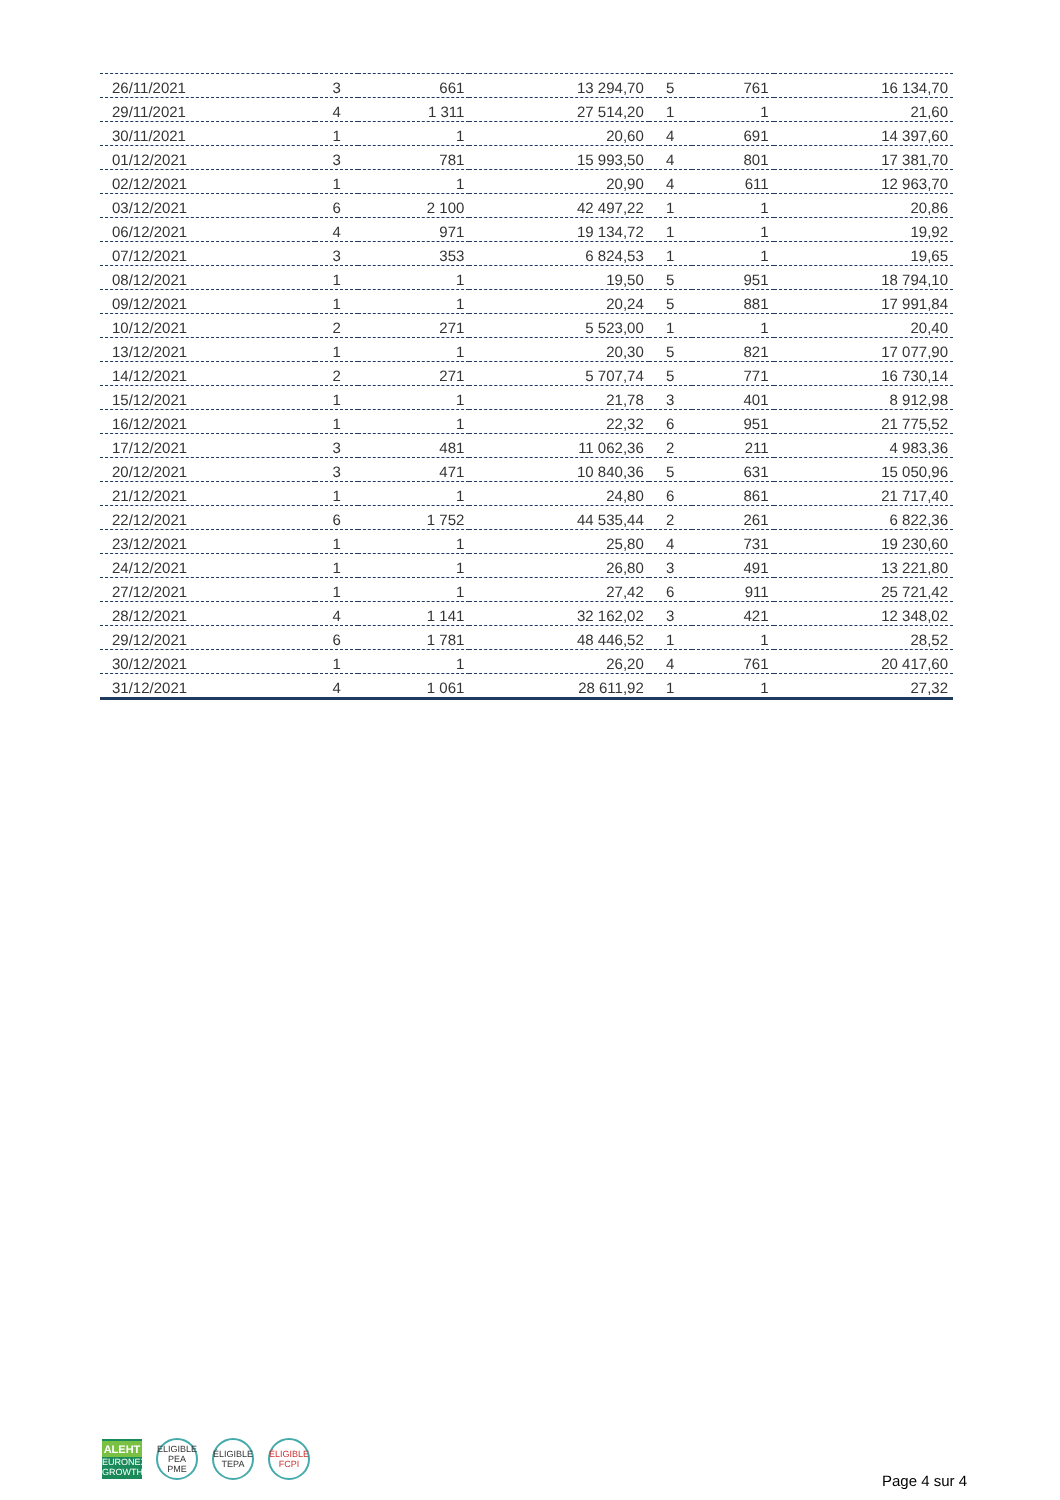| 26/11/2021 | 3 | 661 | 13 294,70 | 5 | 761 | 16 134,70 |
| 29/11/2021 | 4 | 1 311 | 27 514,20 | 1 | 1 | 21,60 |
| 30/11/2021 | 1 | 1 | 20,60 | 4 | 691 | 14 397,60 |
| 01/12/2021 | 3 | 781 | 15 993,50 | 4 | 801 | 17 381,70 |
| 02/12/2021 | 1 | 1 | 20,90 | 4 | 611 | 12 963,70 |
| 03/12/2021 | 6 | 2 100 | 42 497,22 | 1 | 1 | 20,86 |
| 06/12/2021 | 4 | 971 | 19 134,72 | 1 | 1 | 19,92 |
| 07/12/2021 | 3 | 353 | 6 824,53 | 1 | 1 | 19,65 |
| 08/12/2021 | 1 | 1 | 19,50 | 5 | 951 | 18 794,10 |
| 09/12/2021 | 1 | 1 | 20,24 | 5 | 881 | 17 991,84 |
| 10/12/2021 | 2 | 271 | 5 523,00 | 1 | 1 | 20,40 |
| 13/12/2021 | 1 | 1 | 20,30 | 5 | 821 | 17 077,90 |
| 14/12/2021 | 2 | 271 | 5 707,74 | 5 | 771 | 16 730,14 |
| 15/12/2021 | 1 | 1 | 21,78 | 3 | 401 | 8 912,98 |
| 16/12/2021 | 1 | 1 | 22,32 | 6 | 951 | 21 775,52 |
| 17/12/2021 | 3 | 481 | 11 062,36 | 2 | 211 | 4 983,36 |
| 20/12/2021 | 3 | 471 | 10 840,36 | 5 | 631 | 15 050,96 |
| 21/12/2021 | 1 | 1 | 24,80 | 6 | 861 | 21 717,40 |
| 22/12/2021 | 6 | 1 752 | 44 535,44 | 2 | 261 | 6 822,36 |
| 23/12/2021 | 1 | 1 | 25,80 | 4 | 731 | 19 230,60 |
| 24/12/2021 | 1 | 1 | 26,80 | 3 | 491 | 13 221,80 |
| 27/12/2021 | 1 | 1 | 27,42 | 6 | 911 | 25 721,42 |
| 28/12/2021 | 4 | 1 141 | 32 162,02 | 3 | 421 | 12 348,02 |
| 29/12/2021 | 6 | 1 781 | 48 446,52 | 1 | 1 | 28,52 |
| 30/12/2021 | 1 | 1 | 26,20 | 4 | 761 | 20 417,60 |
| 31/12/2021 | 4 | 1 061 | 28 611,92 | 1 | 1 | 27,32 |
ALEHT
EURONEXT
GROWTH
ELIGIBLE
PEA
PME
ÉLIGIBLE
TEPA
ÉLIGIBLE
FCPI
Page 4 sur 4